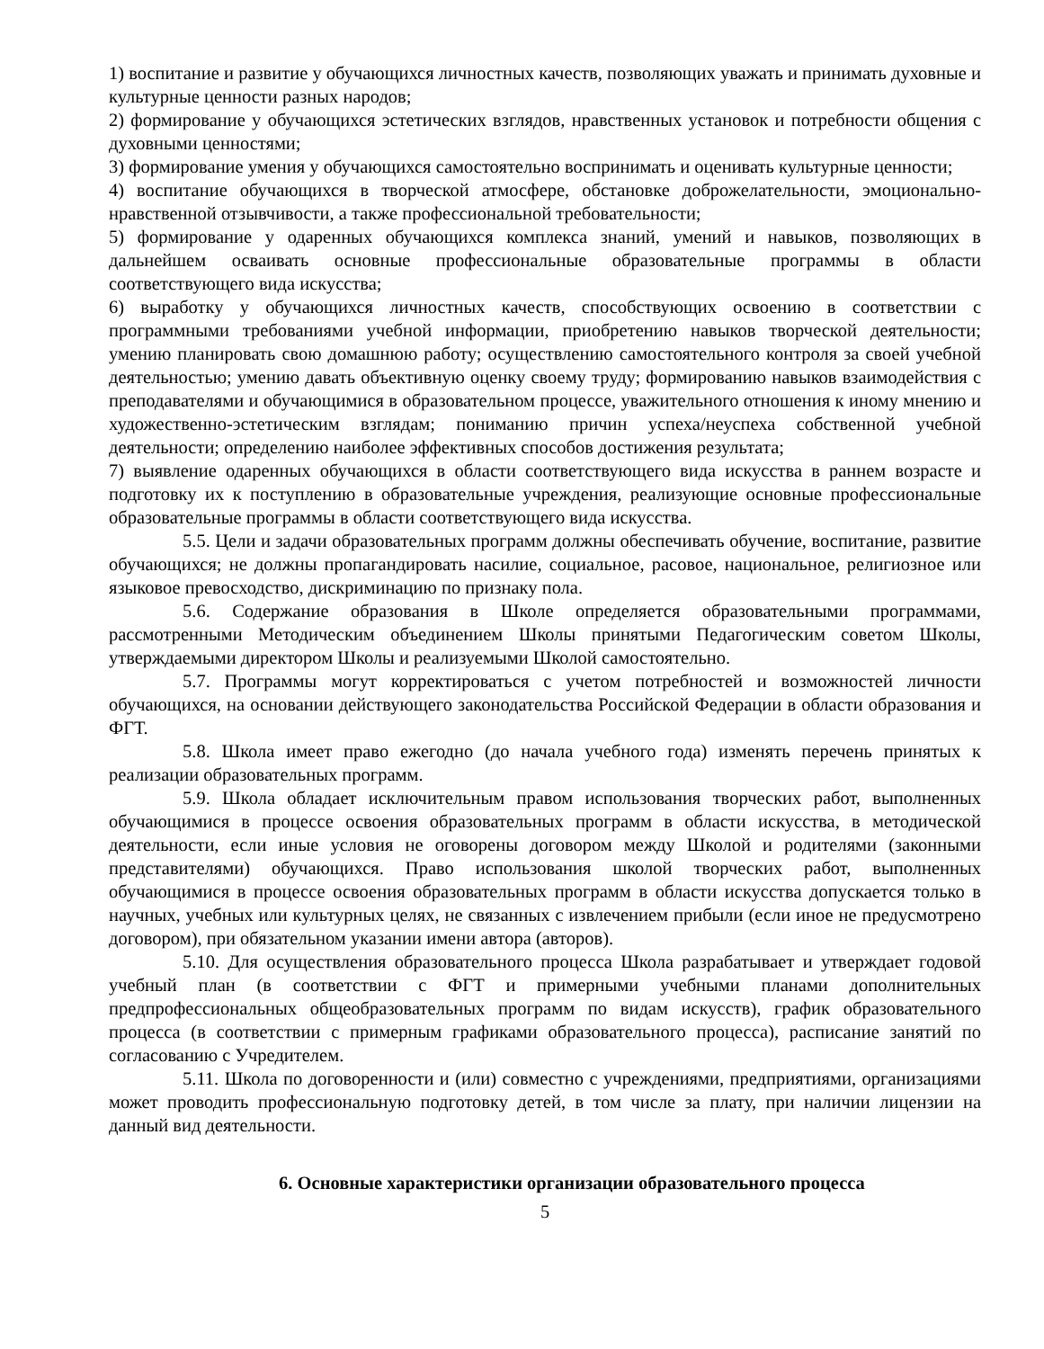1) воспитание и развитие у обучающихся личностных качеств, позволяющих уважать и принимать духовные и культурные ценности разных народов;
2) формирование у обучающихся эстетических взглядов, нравственных установок и потребности общения с духовными ценностями;
3) формирование умения у обучающихся самостоятельно воспринимать и оценивать культурные ценности;
4) воспитание обучающихся в творческой атмосфере, обстановке доброжелательности, эмоционально-нравственной отзывчивости, а также профессиональной требовательности;
5) формирование у одаренных обучающихся комплекса знаний, умений и навыков, позволяющих в дальнейшем осваивать основные профессиональные образовательные программы в области соответствующего вида искусства;
6) выработку у обучающихся личностных качеств, способствующих освоению в соответствии с программными требованиями учебной информации, приобретению навыков творческой деятельности; умению планировать свою домашнюю работу; осуществлению самостоятельного контроля за своей учебной деятельностью; умению давать объективную оценку своему труду; формированию навыков взаимодействия с преподавателями и обучающимися в образовательном процессе, уважительного отношения к иному мнению и художественно-эстетическим взглядам; пониманию причин успеха/неуспеха собственной учебной деятельности; определению наиболее эффективных способов достижения результата;
7) выявление одаренных обучающихся в области соответствующего вида искусства в раннем возрасте и подготовку их к поступлению в образовательные учреждения, реализующие основные профессиональные образовательные программы в области соответствующего вида искусства.
5.5. Цели и задачи образовательных программ должны обеспечивать обучение, воспитание, развитие обучающихся; не должны пропагандировать насилие, социальное, расовое, национальное, религиозное или языковое превосходство, дискриминацию по признаку пола.
5.6. Содержание образования в Школе определяется образовательными программами, рассмотренными Методическим объединением Школы принятыми Педагогическим советом Школы, утверждаемыми директором Школы и реализуемыми Школой самостоятельно.
5.7. Программы могут корректироваться с учетом потребностей и возможностей личности обучающихся, на основании действующего законодательства Российской Федерации в области образования и ФГТ.
5.8. Школа имеет право ежегодно (до начала учебного года) изменять перечень принятых к реализации образовательных программ.
5.9. Школа обладает исключительным правом использования творческих работ, выполненных обучающимися в процессе освоения образовательных программ в области искусства, в методической деятельности, если иные условия не оговорены договором между Школой и родителями (законными представителями) обучающихся. Право использования школой творческих работ, выполненных обучающимися в процессе освоения образовательных программ в области искусства допускается только в научных, учебных или культурных целях, не связанных с извлечением прибыли (если иное не предусмотрено договором), при обязательном указании имени автора (авторов).
5.10. Для осуществления образовательного процесса Школа разрабатывает и утверждает годовой учебный план (в соответствии с ФГТ и примерными учебными планами дополнительных предпрофессиональных общеобразовательных программ по видам искусств), график образовательного процесса (в соответствии с примерным графиками образовательного процесса), расписание занятий по согласованию с Учредителем.
5.11. Школа по договоренности и (или) совместно с учреждениями, предприятиями, организациями может проводить профессиональную подготовку детей, в том числе за плату, при наличии лицензии на данный вид деятельности.
6. Основные характеристики организации образовательного процесса
5